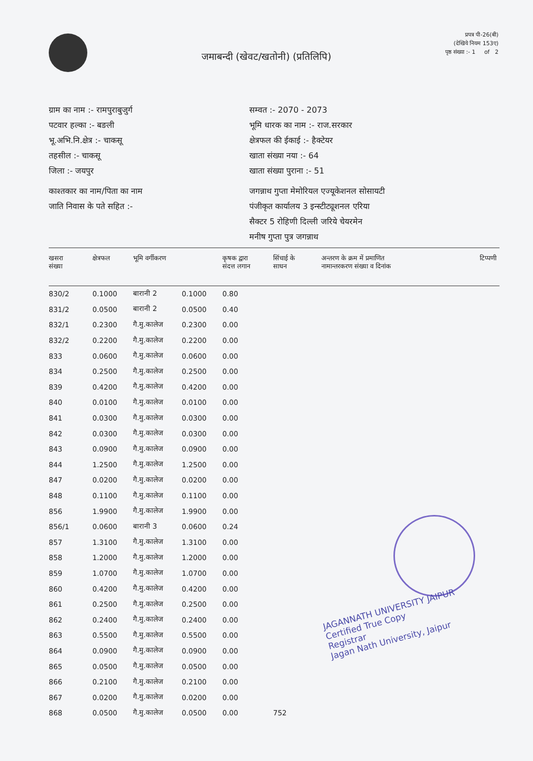जमाबन्दी (खेवट/खतोनी) (प्रतिलिपि)
प्रपत्र पी-26(बी)
(देखिये नियम 153ए)
पृष्ठ संख्या :- 1 of 2
ग्राम का नाम :- रामपुराबुजुर्ग
पटवार हल्का :- बङली
भू.अभि.नि.क्षेत्र :- चाकसू
तहसील :- चाकसू
जिला :- जयपुर
काश्तकार का नाम/पिता का नाम
जाति निवास के पते सहित :-
सम्वत :- 2070 - 2073
भूमि धारक का नाम :- राज.सरकार
क्षेत्रफल की ईकाई :- हैक्टेयर
खाता संख्या नया :- 64
खाता संख्या पुराना :- 51
जगन्नाथ गुप्ता मेमोरियल एज्यूकेशनल सोसायटी
पंजीकृत कार्यालय 3 इन्स्टीट्यूशनल एरिया
सैक्टर 5 रोहिणी दिल्ली जरिये चेयरमेन
मनीष गुप्ता पुत्र जगन्नाथ
| खसरा संख्या | क्षेत्रफल | भूमि वर्गीकरण | | कृषक द्वारा संदत्त लगान | सिंचाई के साधन | अन्तरण के क्रम में प्रमाणित नामान्तरकरण संख्या व दिनांक | टिप्पणी |
| --- | --- | --- | --- | --- | --- | --- | --- |
| 830/2 | 0.1000 | बारानी 2 | 0.1000 | 0.80 | | | |
| 831/2 | 0.0500 | बारानी 2 | 0.0500 | 0.40 | | | |
| 832/1 | 0.2300 | गै.मु.कालेज | 0.2300 | 0.00 | | | |
| 832/2 | 0.2200 | गै.मु.कालेज | 0.2200 | 0.00 | | | |
| 833 | 0.0600 | गै.मु.कालेज | 0.0600 | 0.00 | | | |
| 834 | 0.2500 | गै.मु.कालेज | 0.2500 | 0.00 | | | |
| 839 | 0.4200 | गै.मु.कालेज | 0.4200 | 0.00 | | | |
| 840 | 0.0100 | गै.मु.कालेज | 0.0100 | 0.00 | | | |
| 841 | 0.0300 | गै.मु.कालेज | 0.0300 | 0.00 | | | |
| 842 | 0.0300 | गै.मु.कालेज | 0.0300 | 0.00 | | | |
| 843 | 0.0900 | गै.मु.कालेज | 0.0900 | 0.00 | | | |
| 844 | 1.2500 | गै.मु.कालेज | 1.2500 | 0.00 | | | |
| 847 | 0.0200 | गै.मु.कालेज | 0.0200 | 0.00 | | | |
| 848 | 0.1100 | गै.मु.कालेज | 0.1100 | 0.00 | | | |
| 856 | 1.9900 | गै.मु.कालेज | 1.9900 | 0.00 | | | |
| 856/1 | 0.0600 | बारानी 3 | 0.0600 | 0.24 | | | |
| 857 | 1.3100 | गै.मु.कालेज | 1.3100 | 0.00 | | | |
| 858 | 1.2000 | गै.मु.कालेज | 1.2000 | 0.00 | | | |
| 859 | 1.0700 | गै.मु.कालेज | 1.0700 | 0.00 | | | |
| 860 | 0.4200 | गै.मु.कालेज | 0.4200 | 0.00 | | | |
| 861 | 0.2500 | गै.मु.कालेज | 0.2500 | 0.00 | | | |
| 862 | 0.2400 | गै.मु.कालेज | 0.2400 | 0.00 | | | |
| 863 | 0.5500 | गै.मु.कालेज | 0.5500 | 0.00 | | | |
| 864 | 0.0900 | गै.मु.कालेज | 0.0900 | 0.00 | | | |
| 865 | 0.0500 | गै.मु.कालेज | 0.0500 | 0.00 | | | |
| 866 | 0.2100 | गै.मु.कालेज | 0.2100 | 0.00 | | | |
| 867 | 0.0200 | गै.मु.कालेज | 0.0200 | 0.00 | | | |
| 868 | 0.0500 | गै.मु.कालेज | 0.0500 | 0.00 | 752 | | |
JAGANNATH UNIVERSITY JAIPUR
Certified True Copy
Registrar
Jagan Nath University, Jaipur